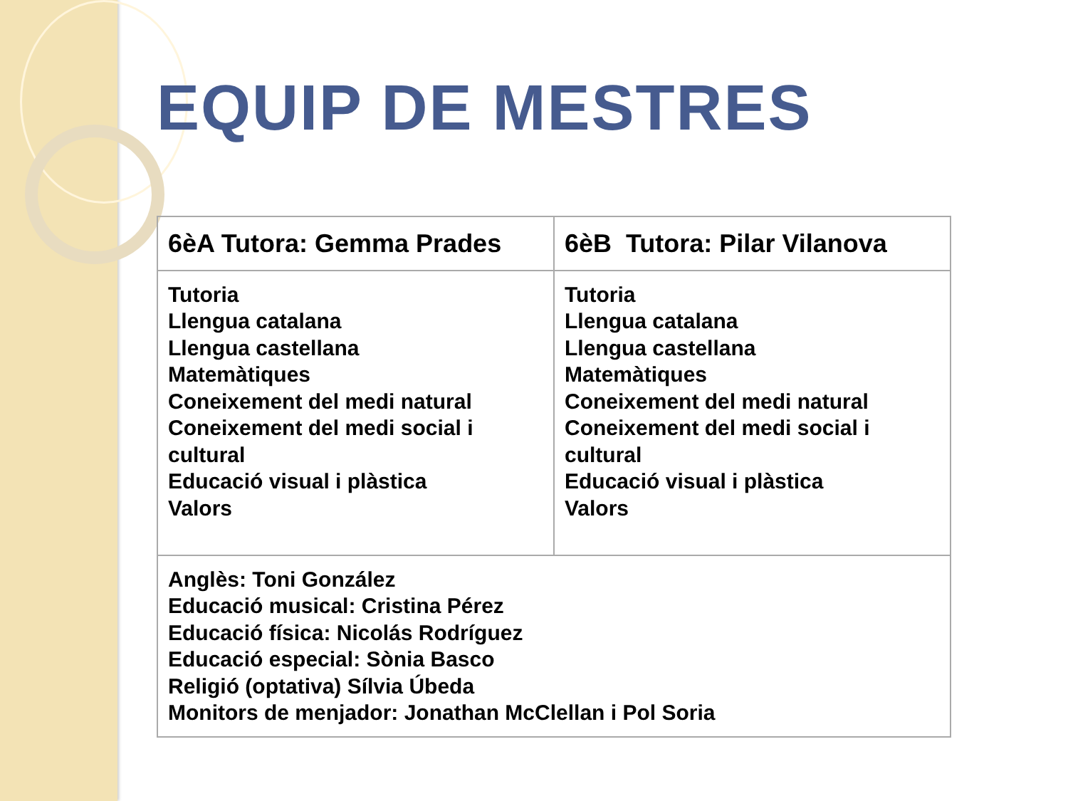EQUIP DE MESTRES
| 6èA Tutora: Gemma Prades | 6èB Tutora: Pilar Vilanova |
| Tutoria Llengua catalana Llengua castellana Matemàtiques Coneixement del medi natural Coneixement del medi social i cultural Educació visual i plàstica Valors | Tutoria Llengua catalana Llengua castellana Matemàtiques Coneixement del medi natural Coneixement del medi social i cultural Educació visual i plàstica Valors |
| Anglès: Toni González Educació musical: Cristina Pérez Educació física: Nicolás Rodríguez Educació especial: Sònia Basco Religió (optativa) Sílvia Úbeda Monitors de menjador: Jonathan McClellan i Pol Soria | |